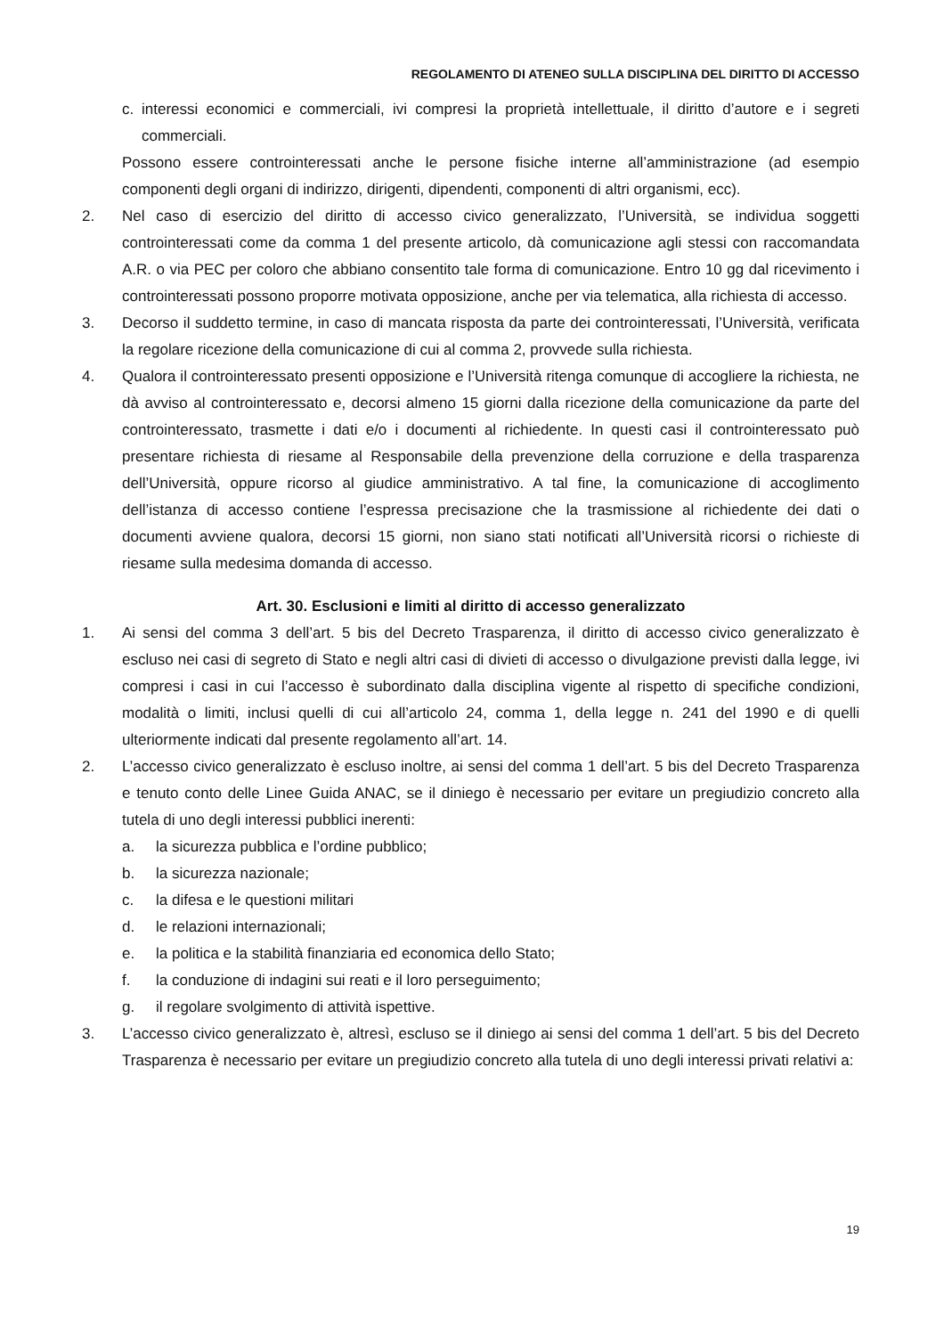REGOLAMENTO DI ATENEO SULLA DISCIPLINA DEL DIRITTO DI ACCESSO
c. interessi economici e commerciali, ivi compresi la proprietà intellettuale, il diritto d’autore e i segreti commerciali.
Possono essere controinteressati anche le persone fisiche interne all’amministrazione (ad esempio componenti degli organi di indirizzo, dirigenti, dipendenti, componenti di altri organismi, ecc).
2. Nel caso di esercizio del diritto di accesso civico generalizzato, l’Università, se individua soggetti controinteressati come da comma 1 del presente articolo, dà comunicazione agli stessi con raccomandata A.R. o via PEC per coloro che abbiano consentito tale forma di comunicazione. Entro 10 gg dal ricevimento i controinteressati possono proporre motivata opposizione, anche per via telematica, alla richiesta di accesso.
3. Decorso il suddetto termine, in caso di mancata risposta da parte dei controinteressati, l’Università, verificata la regolare ricezione della comunicazione di cui al comma 2, provvede sulla richiesta.
4. Qualora il controinteressato presenti opposizione e l’Università ritenga comunque di accogliere la richiesta, ne dà avviso al controinteressato e, decorsi almeno 15 giorni dalla ricezione della comunicazione da parte del controinteressato, trasmette i dati e/o i documenti al richiedente. In questi casi il controinteressato può presentare richiesta di riesame al Responsabile della prevenzione della corruzione e della trasparenza dell’Università, oppure ricorso al giudice amministrativo. A tal fine, la comunicazione di accoglimento dell’istanza di accesso contiene l’espressa precisazione che la trasmissione al richiedente dei dati o documenti avviene qualora, decorsi 15 giorni, non siano stati notificati all’Università ricorsi o richieste di riesame sulla medesima domanda di accesso.
Art. 30. Esclusioni e limiti al diritto di accesso generalizzato
1. Ai sensi del comma 3 dell’art. 5 bis del Decreto Trasparenza, il diritto di accesso civico generalizzato è escluso nei casi di segreto di Stato e negli altri casi di divieti di accesso o divulgazione previsti dalla legge, ivi compresi i casi in cui l’accesso è subordinato dalla disciplina vigente al rispetto di specifiche condizioni, modalità o limiti, inclusi quelli di cui all’articolo 24, comma 1, della legge n. 241 del 1990 e di quelli ulteriormente indicati dal presente regolamento all’art. 14.
2. L’accesso civico generalizzato è escluso inoltre, ai sensi del comma 1 dell’art. 5 bis del Decreto Trasparenza e tenuto conto delle Linee Guida ANAC, se il diniego è necessario per evitare un pregiudizio concreto alla tutela di uno degli interessi pubblici inerenti:
a. la sicurezza pubblica e l’ordine pubblico;
b. la sicurezza nazionale;
c. la difesa e le questioni militari
d. le relazioni internazionali;
e. la politica e la stabilità finanziaria ed economica dello Stato;
f. la conduzione di indagini sui reati e il loro perseguimento;
g. il regolare svolgimento di attività ispettive.
3. L’accesso civico generalizzato è, altresì, escluso se il diniego ai sensi del comma 1 dell’art. 5 bis del Decreto Trasparenza è necessario per evitare un pregiudizio concreto alla tutela di uno degli interessi privati relativi a:
19